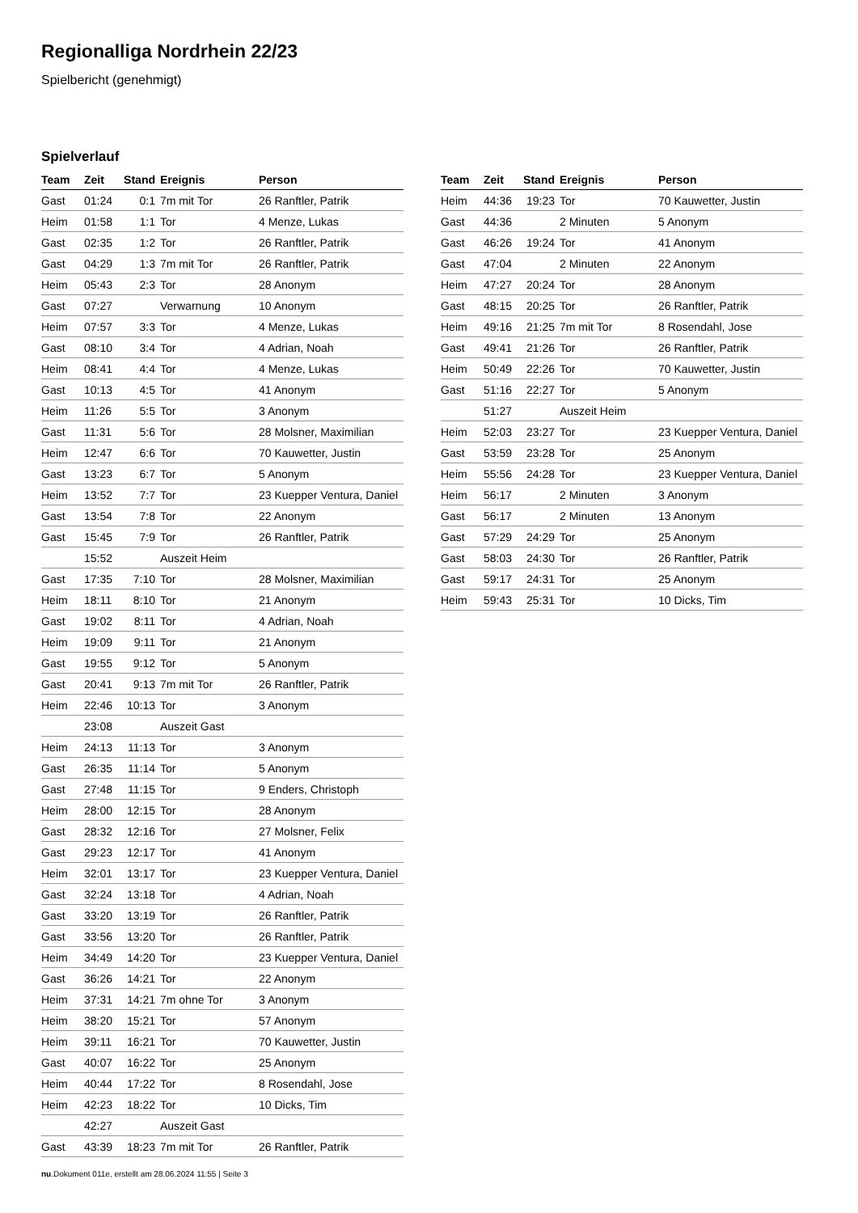Regionalliga Nordrhein 22/23
Spielbericht (genehmigt)
Spielverlauf
| Team | Zeit | Stand | Ereignis | Person |
| --- | --- | --- | --- | --- |
| Gast | 01:24 | 0:1 | 7m mit Tor | 26 Ranftler, Patrik |
| Heim | 01:58 | 1:1 | Tor | 4 Menze, Lukas |
| Gast | 02:35 | 1:2 | Tor | 26 Ranftler, Patrik |
| Gast | 04:29 | 1:3 | 7m mit Tor | 26 Ranftler, Patrik |
| Heim | 05:43 | 2:3 | Tor | 28 Anonym |
| Gast | 07:27 | | Verwarnung | 10 Anonym |
| Heim | 07:57 | 3:3 | Tor | 4 Menze, Lukas |
| Gast | 08:10 | 3:4 | Tor | 4 Adrian, Noah |
| Heim | 08:41 | 4:4 | Tor | 4 Menze, Lukas |
| Gast | 10:13 | 4:5 | Tor | 41 Anonym |
| Heim | 11:26 | 5:5 | Tor | 3 Anonym |
| Gast | 11:31 | 5:6 | Tor | 28 Molsner, Maximilian |
| Heim | 12:47 | 6:6 | Tor | 70 Kauwetter, Justin |
| Gast | 13:23 | 6:7 | Tor | 5 Anonym |
| Heim | 13:52 | 7:7 | Tor | 23 Kuepper Ventura, Daniel |
| Gast | 13:54 | 7:8 | Tor | 22 Anonym |
| Gast | 15:45 | 7:9 | Tor | 26 Ranftler, Patrik |
| | 15:52 | | Auszeit Heim | |
| Gast | 17:35 | 7:10 | Tor | 28 Molsner, Maximilian |
| Heim | 18:11 | 8:10 | Tor | 21 Anonym |
| Gast | 19:02 | 8:11 | Tor | 4 Adrian, Noah |
| Heim | 19:09 | 9:11 | Tor | 21 Anonym |
| Gast | 19:55 | 9:12 | Tor | 5 Anonym |
| Gast | 20:41 | 9:13 | 7m mit Tor | 26 Ranftler, Patrik |
| Heim | 22:46 | 10:13 | Tor | 3 Anonym |
| | 23:08 | | Auszeit Gast | |
| Heim | 24:13 | 11:13 | Tor | 3 Anonym |
| Gast | 26:35 | 11:14 | Tor | 5 Anonym |
| Gast | 27:48 | 11:15 | Tor | 9 Enders, Christoph |
| Heim | 28:00 | 12:15 | Tor | 28 Anonym |
| Gast | 28:32 | 12:16 | Tor | 27 Molsner, Felix |
| Gast | 29:23 | 12:17 | Tor | 41 Anonym |
| Heim | 32:01 | 13:17 | Tor | 23 Kuepper Ventura, Daniel |
| Gast | 32:24 | 13:18 | Tor | 4 Adrian, Noah |
| Gast | 33:20 | 13:19 | Tor | 26 Ranftler, Patrik |
| Gast | 33:56 | 13:20 | Tor | 26 Ranftler, Patrik |
| Heim | 34:49 | 14:20 | Tor | 23 Kuepper Ventura, Daniel |
| Gast | 36:26 | 14:21 | Tor | 22 Anonym |
| Heim | 37:31 | 14:21 | 7m ohne Tor | 3 Anonym |
| Heim | 38:20 | 15:21 | Tor | 57 Anonym |
| Heim | 39:11 | 16:21 | Tor | 70 Kauwetter, Justin |
| Gast | 40:07 | 16:22 | Tor | 25 Anonym |
| Heim | 40:44 | 17:22 | Tor | 8 Rosendahl, Jose |
| Heim | 42:23 | 18:22 | Tor | 10 Dicks, Tim |
| | 42:27 | | Auszeit Gast | |
| Gast | 43:39 | 18:23 | 7m mit Tor | 26 Ranftler, Patrik |
| Team | Zeit | Stand | Ereignis | Person |
| --- | --- | --- | --- | --- |
| Heim | 44:36 | 19:23 | Tor | 70 Kauwetter, Justin |
| Gast | 44:36 | | 2 Minuten | 5 Anonym |
| Gast | 46:26 | 19:24 | Tor | 41 Anonym |
| Gast | 47:04 | | 2 Minuten | 22 Anonym |
| Heim | 47:27 | 20:24 | Tor | 28 Anonym |
| Gast | 48:15 | 20:25 | Tor | 26 Ranftler, Patrik |
| Heim | 49:16 | 21:25 | 7m mit Tor | 8 Rosendahl, Jose |
| Gast | 49:41 | 21:26 | Tor | 26 Ranftler, Patrik |
| Heim | 50:49 | 22:26 | Tor | 70 Kauwetter, Justin |
| Gast | 51:16 | 22:27 | Tor | 5 Anonym |
| | 51:27 | | Auszeit Heim | |
| Heim | 52:03 | 23:27 | Tor | 23 Kuepper Ventura, Daniel |
| Gast | 53:59 | 23:28 | Tor | 25 Anonym |
| Heim | 55:56 | 24:28 | Tor | 23 Kuepper Ventura, Daniel |
| Heim | 56:17 | | 2 Minuten | 3 Anonym |
| Gast | 56:17 | | 2 Minuten | 13 Anonym |
| Gast | 57:29 | 24:29 | Tor | 25 Anonym |
| Gast | 58:03 | 24:30 | Tor | 26 Ranftler, Patrik |
| Gast | 59:17 | 24:31 | Tor | 25 Anonym |
| Heim | 59:43 | 25:31 | Tor | 10 Dicks, Tim |
nu.Dokument 011e, erstellt am 28.06.2024 11:55 | Seite 3